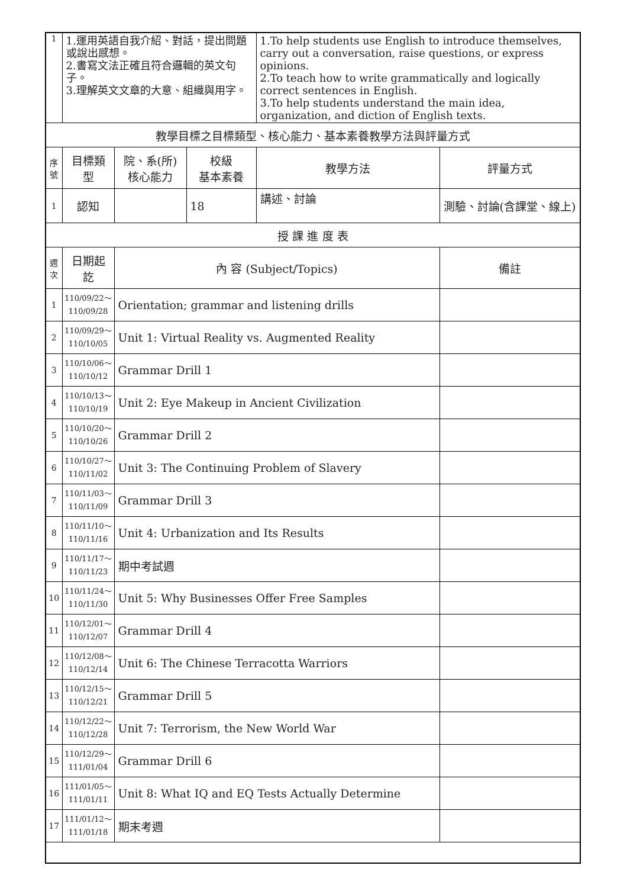| 1 | 1.運用英語自我介紹、對話，提出問題或說出感想。 2.書寫文法正確且符合邏輯的英文句子。 3.理解英文文章的大意、組織與用字。 | | | 1.To help students use English to introduce themselves, carry out a conversation, raise questions, or express opinions. 2.To teach how to write grammatically and logically correct sentences in English. 3.To help students understand the main idea, organization, and diction of English texts. | |
| 教學目標之目標類型、核心能力、基本素養教學方法與評量方式 | | | | | |
| 序號 | 目標類型 | 院、系(所) 核心能力 | 校級 基本素養 | 教學方法 | 評量方式 |
| 1 | 認知 | | 18 | 講述、討論 | 測驗、討論(含課堂、線上) |
| 授 課 進 度 表 | | | | | |
| 週次 | 日期起訖 | 內 容 (Subject/Topics) | | | 備註 |
| 1 | 110/09/22～ 110/09/28 | Orientation; grammar and listening drills | | | |
| 2 | 110/09/29～ 110/10/05 | Unit 1: Virtual Reality vs. Augmented Reality | | | |
| 3 | 110/10/06～ 110/10/12 | Grammar Drill 1 | | | |
| 4 | 110/10/13～ 110/10/19 | Unit 2: Eye Makeup in Ancient Civilization | | | |
| 5 | 110/10/20～ 110/10/26 | Grammar Drill 2 | | | |
| 6 | 110/10/27～ 110/11/02 | Unit 3: The Continuing Problem of Slavery | | | |
| 7 | 110/11/03～ 110/11/09 | Grammar Drill 3 | | | |
| 8 | 110/11/10～ 110/11/16 | Unit 4: Urbanization and Its Results | | | |
| 9 | 110/11/17～ 110/11/23 | 期中考試週 | | | |
| 10 | 110/11/24～ 110/11/30 | Unit 5: Why Businesses Offer Free Samples | | | |
| 11 | 110/12/01～ 110/12/07 | Grammar Drill 4 | | | |
| 12 | 110/12/08～ 110/12/14 | Unit 6: The Chinese Terracotta Warriors | | | |
| 13 | 110/12/15～ 110/12/21 | Grammar Drill 5 | | | |
| 14 | 110/12/22～ 110/12/28 | Unit 7: Terrorism, the New World War | | | |
| 15 | 110/12/29～ 111/01/04 | Grammar Drill 6 | | | |
| 16 | 111/01/05～ 111/01/11 | Unit 8: What IQ and EQ Tests Actually Determine | | | |
| 17 | 111/01/12～ 111/01/18 | 期末考週 | | | |